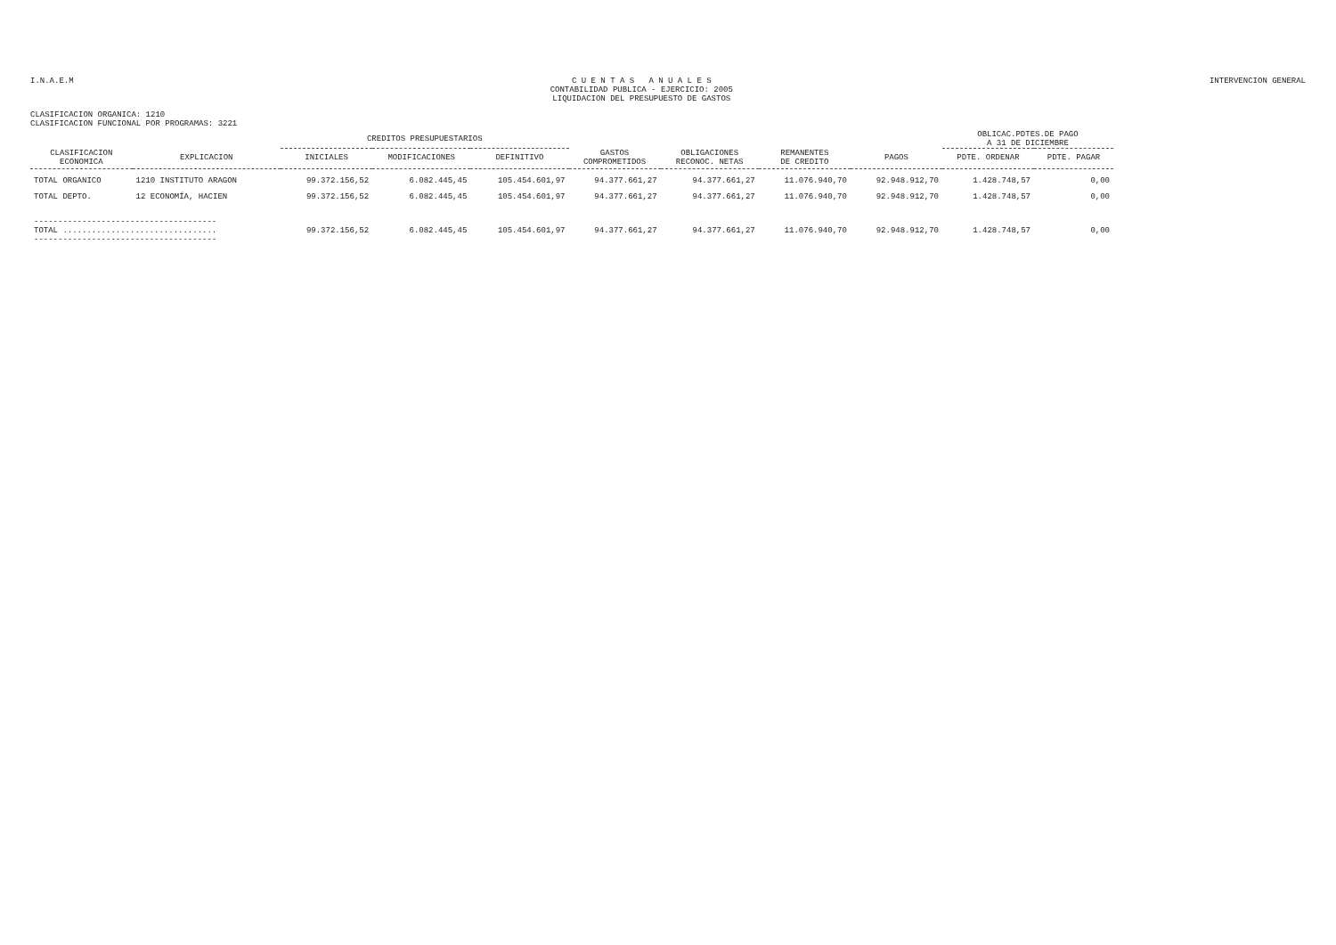I.N.A.E.M
C U E N T A S A N U A L E S
CONTABILIDAD PUBLICA - EJERCICIO: 2005
LIQUIDACION DEL PRESUPUESTO DE GASTOS
INTERVENCION GENERAL
CLASIFICACION ORGANICA: 1210
CLASIFICACION FUNCIONAL POR PROGRAMAS: 3221
| | | CREDITOS PRESUPUESTARIOS | | | | | | | OBLICAC.PDTES.DE PAGO A 31 DE DICIEMBRE | |
| --- | --- | --- | --- | --- | --- | --- | --- | --- | --- | --- |
| CLASIFICACION ECONOMICA | EXPLICACION | INICIALES | MODIFICACIONES | DEFINITIVO | GASTOS COMPROMETIDOS | OBLIGACIONES RECONOC. NETAS | REMANENTES DE CREDITO | PAGOS | PDTE. ORDENAR | PDTE. PAGAR |
| TOTAL ORGANICO | 1210 INSTITUTO ARAGON | 99.372.156,52 | 6.082.445,45 | 105.454.601,97 | 94.377.661,27 | 94.377.661,27 | 11.076.940,70 | 92.948.912,70 | 1.428.748,57 | 0,00 |
| TOTAL DEPTO. | 12 ECONOMÍA, HACIEN | 99.372.156,52 | 6.082.445,45 | 105.454.601,97 | 94.377.661,27 | 94.377.661,27 | 11.076.940,70 | 92.948.912,70 | 1.428.748,57 | 0,00 |
| -------------------------------------- TOTAL ................................ -------------------------------------- | | 99.372.156,52 | 6.082.445,45 | 105.454.601,97 | 94.377.661,27 | 94.377.661,27 | 11.076.940,70 | 92.948.912,70 | 1.428.748,57 | 0,00 |